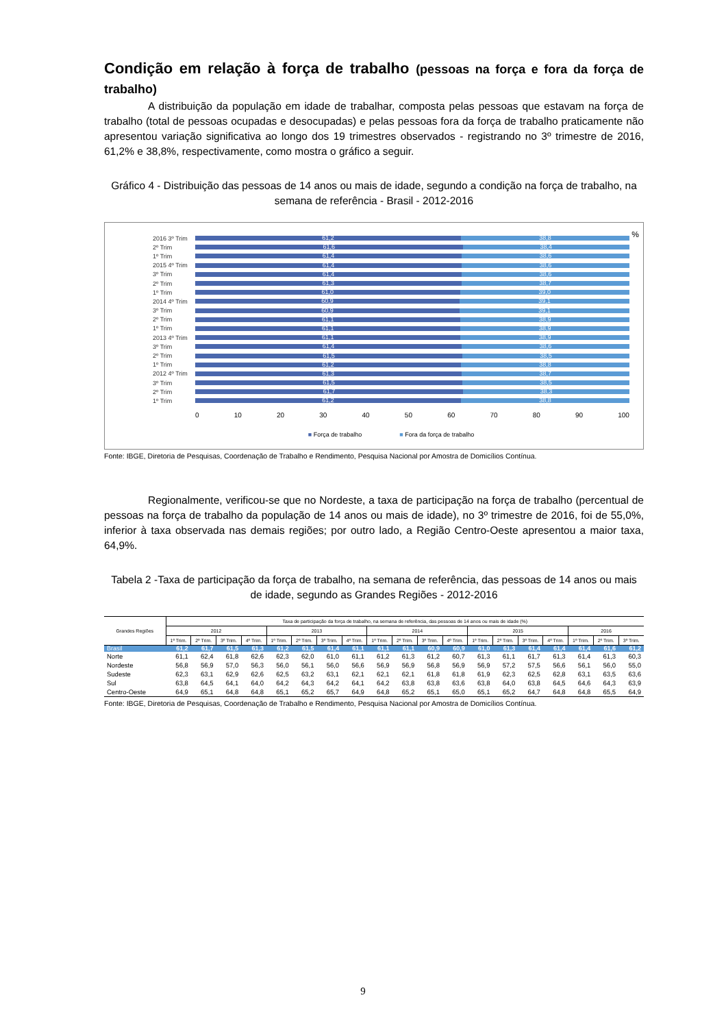Condição em relação à força de trabalho (pessoas na força e fora da força de trabalho)
A distribuição da população em idade de trabalhar, composta pelas pessoas que estavam na força de trabalho (total de pessoas ocupadas e desocupadas) e pelas pessoas fora da força de trabalho praticamente não apresentou variação significativa ao longo dos 19 trimestres observados - registrando no 3º trimestre de 2016, 61,2% e 38,8%, respectivamente, como mostra o gráfico a seguir.
Gráfico 4 - Distribuição das pessoas de 14 anos ou mais de idade, segundo a condição na força de trabalho, na semana de referência - Brasil - 2012-2016
%
2016 3º Trim
61,2 38,8
2º Trim
61,6 38,4
1º Trim
61,4 38,6
2015 4º Trim
61,4 38,6
3º Trim
61,4 38,6
2º Trim
61,3 38,7
1º Trim
61,0 39,0
2014 4º Trim
60,9 39,1
3º Trim
60,9 39,1
2º Trim
61,1 38,9
1º Trim
61,1 38,9
2013 4º Trim
61,1 38,9
3º Trim
61,4 38,6
2º Trim
61,5 38,5
1º Trim
61,2 38,8
2012 4º Trim
61,3 38,7
3º Trim
61,5 38,5
2º Trim
61,7 38,3
1º Trim
61,2 38,8
0 10 20 30 40 50 60 70 80 90 100
■ Força de trabalho ■ Fora da força de trabalho
Fonte: IBGE, Diretoria de Pesquisas, Coordenação de Trabalho e Rendimento, Pesquisa Nacional por Amostra de Domicílios Contínua.
Regionalmente, verificou-se que no Nordeste, a taxa de participação na força de trabalho (percentual de pessoas na força de trabalho da população de 14 anos ou mais de idade), no 3º trimestre de 2016, foi de 55,0%, inferior à taxa observada nas demais regiões; por outro lado, a Região Centro-Oeste apresentou a maior taxa, 64,9%.
Tabela 2 -Taxa de participação da força de trabalho, na semana de referência, das pessoas de 14 anos ou mais de idade, segundo as Grandes Regiões - 2012-2016
| Grandes Regiões | Taxa de participação da força de trabalho, na semana de referência, das pessoas de 14 anos ou mais de idade (%) | | | | | | | | | | | | | | | | | | |
| --- | --- | --- | --- | --- | --- | --- | --- | --- | --- | --- | --- | --- | --- | --- | --- | --- | --- | --- | --- |
| | 2012 | | | | 2013 | | | | 2014 | | | | 2015 | | | | 2016 | | |
| | 1º Trim. | 2º Trim. | 3º Trim. | 4º Trim. | 1º Trim. | 2º Trim. | 3º Trim. | 4º Trim. | 1º Trim. | 2º Trim. | 3º Trim. | 4º Trim. | 1º Trim. | 2º Trim. | 3º Trim. | 4º Trim. | 1º Trim. | 2º Trim. | 3º Trim. |
| Brasil | 61,2 | 61,7 | 61,5 | 61,3 | 61,2 | 61,5 | 61,4 | 61,1 | 61,1 | 61,1 | 60,9 | 60,9 | 61,0 | 61,3 | 61,4 | 61,4 | 61,4 | 61,6 | 61,2 |
| Norte | 61,1 | 62,4 | 61,8 | 62,6 | 62,3 | 62,0 | 61,0 | 61,1 | 61,2 | 61,3 | 61,2 | 60,7 | 61,3 | 61,1 | 61,7 | 61,3 | 61,4 | 61,3 | 60,3 |
| Nordeste | 56,8 | 56,9 | 57,0 | 56,3 | 56,0 | 56,1 | 56,0 | 56,6 | 56,9 | 56,9 | 56,8 | 56,9 | 56,9 | 57,2 | 57,5 | 56,6 | 56,1 | 56,0 | 55,0 |
| Sudeste | 62,3 | 63,1 | 62,9 | 62,6 | 62,5 | 63,2 | 63,1 | 62,1 | 62,1 | 62,1 | 61,8 | 61,8 | 61,9 | 62,3 | 62,5 | 62,8 | 63,1 | 63,5 | 63,6 |
| Sul | 63,8 | 64,5 | 64,1 | 64,0 | 64,2 | 64,3 | 64,2 | 64,1 | 64,2 | 63,8 | 63,8 | 63,6 | 63,8 | 64,0 | 63,8 | 64,5 | 64,6 | 64,3 | 63,9 |
| Centro-Oeste | 64,9 | 65,1 | 64,8 | 64,8 | 65,1 | 65,2 | 65,7 | 64,9 | 64,8 | 65,2 | 65,1 | 65,0 | 65,1 | 65,2 | 64,7 | 64,8 | 64,8 | 65,5 | 64,9 |
Fonte: IBGE, Diretoria de Pesquisas, Coordenação de Trabalho e Rendimento, Pesquisa Nacional por Amostra de Domicílios Contínua.
9